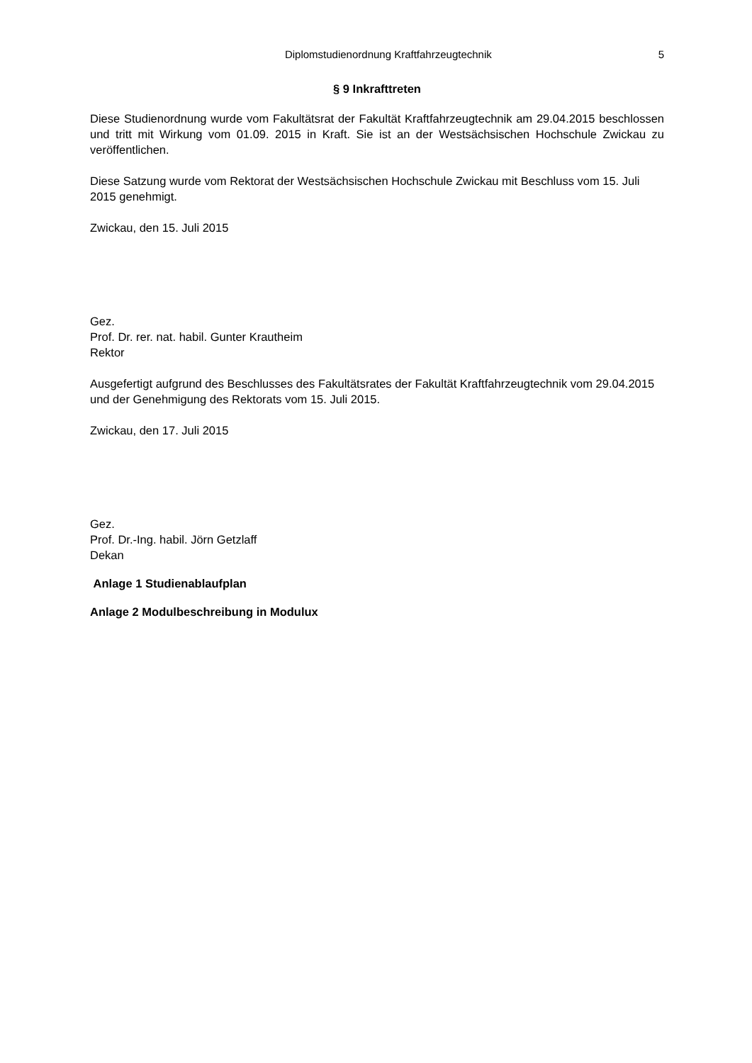Diplomstudienordnung Kraftfahrzeugtechnik 5
§ 9 Inkrafttreten
Diese Studienordnung wurde vom Fakultätsrat der Fakultät Kraftfahrzeugtechnik am 29.04.2015 beschlossen und tritt mit Wirkung vom 01.09. 2015 in Kraft. Sie ist an der Westsächsischen Hochschule Zwickau zu veröffentlichen.
Diese Satzung wurde vom Rektorat der Westsächsischen Hochschule Zwickau mit Beschluss vom 15. Juli 2015 genehmigt.
Zwickau, den 15. Juli 2015
Gez.
Prof. Dr. rer. nat. habil. Gunter Krautheim
Rektor
Ausgefertigt aufgrund des Beschlusses des Fakultätsrates der Fakultät Kraftfahrzeugtechnik vom 29.04.2015 und der Genehmigung des Rektorats vom 15. Juli 2015.
Zwickau, den 17. Juli 2015
Gez.
Prof. Dr.-Ing. habil. Jörn Getzlaff
Dekan
Anlage 1 Studienablaufplan
Anlage 2 Modulbeschreibung in Modulux